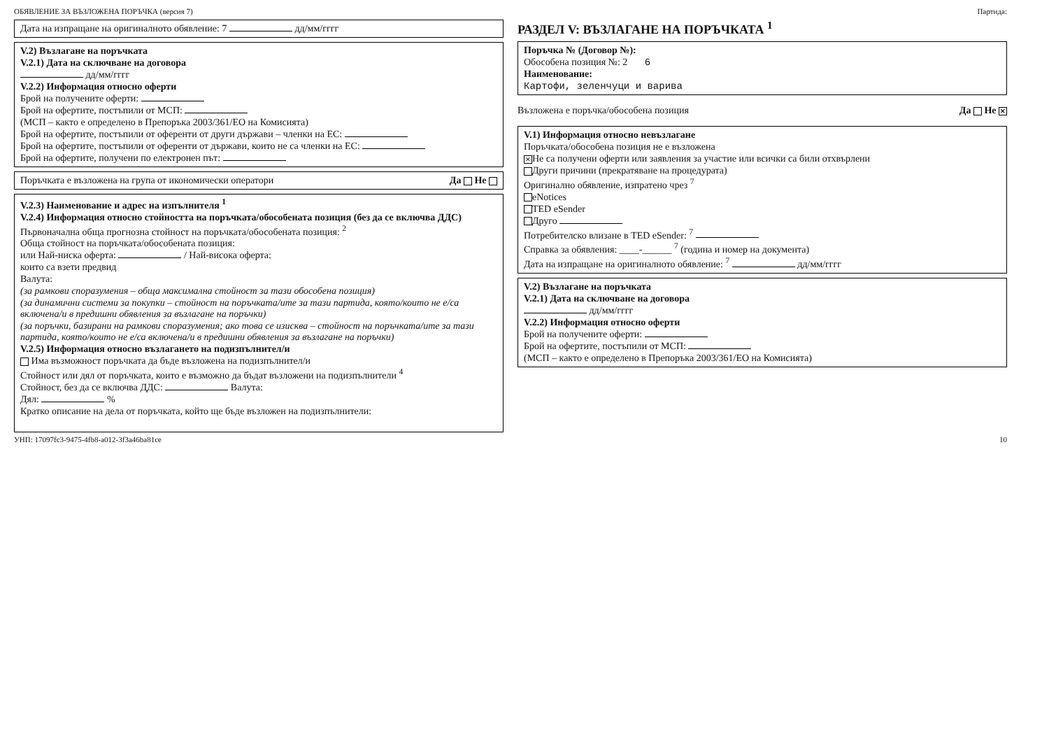ОБЯВЛЕНИЕ ЗА ВЪЗЛОЖЕНА ПОРЪЧКА (версия 7) Партида:
Дата на изпращане на оригиналното обявление: 7 дд/мм/гггг
V.2) Възлагане на поръчката
V.2.1) Дата на сключване на договора
дд/мм/гггг
V.2.2) Информация относно оферти
Брой на получените оферти:
Брой на офертите, постъпили от МСП:
(МСП – както е определено в Препоръка 2003/361/ЕО на Комисията)
Брой на офертите, постъпили от оференти от други държави – членки на ЕС:
Брой на офертите, постъпили от оференти от държави, които не са членки на ЕС:
Брой на офертите, получени по електронен път:
Поръчката е възложена на група от икономически оператори Да Не
V.2.3) Наименование и адрес на изпълнителя <sup>1</sup>
V.2.4) Информация относно стойността на поръчката/обособената позиция (без да се включва ДДС)
Първоначална обща прогнозна стойност на поръчката/обособената позиция: <sup>2</sup>
Обща стойност на поръчката/обособената позиция:
или Най-ниска оферта: / Най-висока оферта:
които са взети предвид
Валута:
(за рамкови споразумения – обща максимална стойност за тази обособена позиция)
(за динамични системи за покупки – стойност на поръчката/ите за тази партида, която/които не е/са включена/и в предишни обявления за възлагане на поръчки)
(за поръчки, базирани на рамкови споразумения; ако това се изисква – стойност на поръчката/ите за тази партида, която/които не е/са включена/и в предишни обявления за възлагане на поръчки)
V.2.5) Информация относно възлагането на подизпълнител/и
Има възможност поръчката да бъде възложена на подизпълнител/и
Стойност или дял от поръчката, които е възможно да бъдат възложени на подизпълнители <sup>4</sup>
Стойност, без да се включва ДДС: Валута:
Дял: %
Кратко описание на дела от поръчката, който ще бъде възложен на подизпълнители:
РАЗДЕЛ V: ВЪЗЛАГАНЕ НА ПОРЪЧКАТА <sup>1</sup>
Поръчка № (Договор №):
Обособена позиция №: 2 6
Наименование:
Картофи, зеленчуци и варива
Възложена е поръчка/обособена позиция Да Не ✕
V.1) Информация относно невъзлагане
Поръчката/обособена позиция не е възложена
✕ Не са получени оферти или заявления за участие или всички са били отхвърлени
Други причини (прекратяване на процедурата)
Оригинално обявление, изпратено чрез <sup>7</sup>
eNotices
TED eSender
Друго
Потребителско влизане в TED eSender: <sup>7</sup>
Справка за обявления: ____-______ <sup>7</sup> (година и номер на документа)
Дата на изпращане на оригиналното обявление: <sup>7</sup> дд/мм/гггг
V.2) Възлагане на поръчката
V.2.1) Дата на сключване на договора
дд/мм/гггг
V.2.2) Информация относно оферти
Брой на получените оферти:
Брой на офертите, постъпили от МСП:
(МСП – както е определено в Препоръка 2003/361/ЕО на Комисията)
УНП: 17097fc3-9475-4fb8-a012-3f3a46ba81ce 10